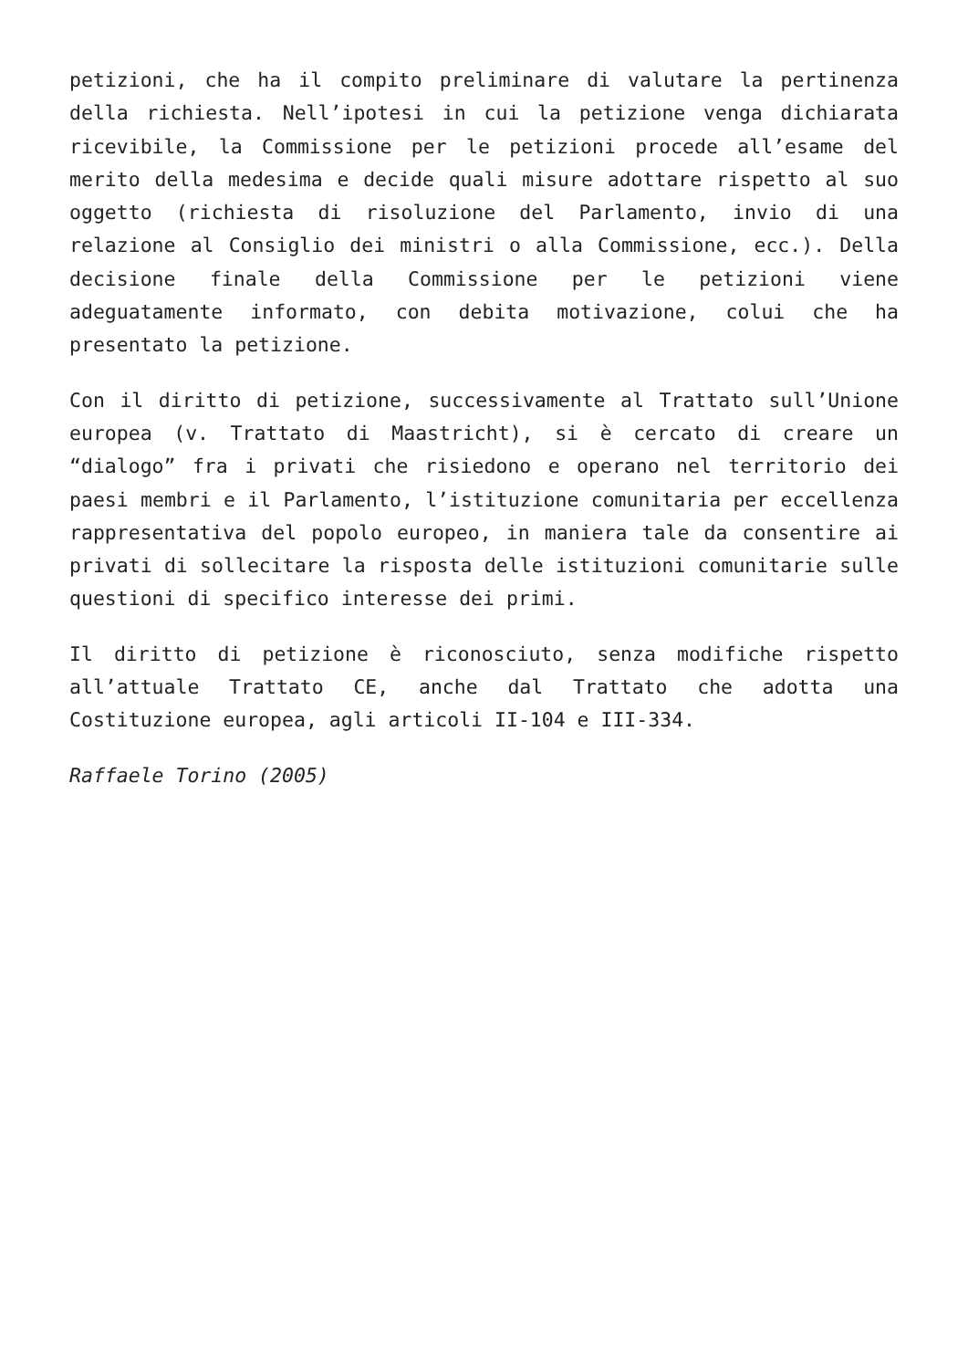petizioni, che ha il compito preliminare di valutare la pertinenza della richiesta. Nell’ipotesi in cui la petizione venga dichiarata ricevibile, la Commissione per le petizioni procede all’esame del merito della medesima e decide quali misure adottare rispetto al suo oggetto (richiesta di risoluzione del Parlamento, invio di una relazione al Consiglio dei ministri o alla Commissione, ecc.). Della decisione finale della Commissione per le petizioni viene adeguatamente informato, con debita motivazione, colui che ha presentato la petizione.
Con il diritto di petizione, successivamente al Trattato sull’Unione europea (v. Trattato di Maastricht), si è cercato di creare un “dialogo” fra i privati che risiedono e operano nel territorio dei paesi membri e il Parlamento, l’istituzione comunitaria per eccellenza rappresentativa del popolo europeo, in maniera tale da consentire ai privati di sollecitare la risposta delle istituzioni comunitarie sulle questioni di specifico interesse dei primi.
Il diritto di petizione è riconosciuto, senza modifiche rispetto all’attuale Trattato CE, anche dal Trattato che adotta una Costituzione europea, agli articoli II-104 e III-334.
Raffaele Torino (2005)